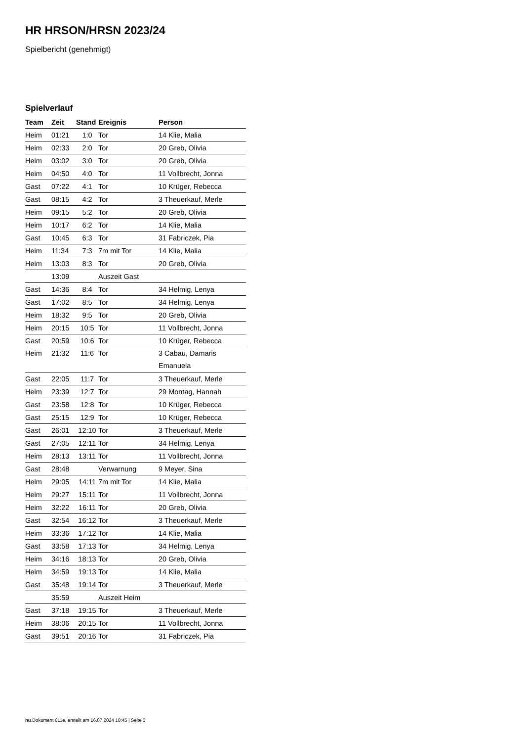HR HRSON/HRSN 2023/24
Spielbericht (genehmigt)
Spielverlauf
| Team | Zeit | Stand | Ereignis | Person |
| --- | --- | --- | --- | --- |
| Heim | 01:21 | 1:0 | Tor | 14 Klie, Malia |
| Heim | 02:33 | 2:0 | Tor | 20 Greb, Olivia |
| Heim | 03:02 | 3:0 | Tor | 20 Greb, Olivia |
| Heim | 04:50 | 4:0 | Tor | 11 Vollbrecht, Jonna |
| Gast | 07:22 | 4:1 | Tor | 10 Krüger, Rebecca |
| Gast | 08:15 | 4:2 | Tor | 3 Theuerkauf, Merle |
| Heim | 09:15 | 5:2 | Tor | 20 Greb, Olivia |
| Heim | 10:17 | 6:2 | Tor | 14 Klie, Malia |
| Gast | 10:45 | 6:3 | Tor | 31 Fabriczek, Pia |
| Heim | 11:34 | 7:3 | 7m mit Tor | 14 Klie, Malia |
| Heim | 13:03 | 8:3 | Tor | 20 Greb, Olivia |
| | 13:09 | | Auszeit Gast | |
| Gast | 14:36 | 8:4 | Tor | 34 Helmig, Lenya |
| Gast | 17:02 | 8:5 | Tor | 34 Helmig, Lenya |
| Heim | 18:32 | 9:5 | Tor | 20 Greb, Olivia |
| Heim | 20:15 | 10:5 | Tor | 11 Vollbrecht, Jonna |
| Gast | 20:59 | 10:6 | Tor | 10 Krüger, Rebecca |
| Heim | 21:32 | 11:6 | Tor | 3 Cabau, Damaris Emanuela |
| Gast | 22:05 | 11:7 | Tor | 3 Theuerkauf, Merle |
| Heim | 23:39 | 12:7 | Tor | 29 Montag, Hannah |
| Gast | 23:58 | 12:8 | Tor | 10 Krüger, Rebecca |
| Gast | 25:15 | 12:9 | Tor | 10 Krüger, Rebecca |
| Gast | 26:01 | 12:10 | Tor | 3 Theuerkauf, Merle |
| Gast | 27:05 | 12:11 | Tor | 34 Helmig, Lenya |
| Heim | 28:13 | 13:11 | Tor | 11 Vollbrecht, Jonna |
| Gast | 28:48 | | Verwarnung | 9 Meyer, Sina |
| Heim | 29:05 | 14:11 | 7m mit Tor | 14 Klie, Malia |
| Heim | 29:27 | 15:11 | Tor | 11 Vollbrecht, Jonna |
| Heim | 32:22 | 16:11 | Tor | 20 Greb, Olivia |
| Gast | 32:54 | 16:12 | Tor | 3 Theuerkauf, Merle |
| Heim | 33:36 | 17:12 | Tor | 14 Klie, Malia |
| Gast | 33:58 | 17:13 | Tor | 34 Helmig, Lenya |
| Heim | 34:16 | 18:13 | Tor | 20 Greb, Olivia |
| Heim | 34:59 | 19:13 | Tor | 14 Klie, Malia |
| Gast | 35:48 | 19:14 | Tor | 3 Theuerkauf, Merle |
| | 35:59 | | Auszeit Heim | |
| Gast | 37:18 | 19:15 | Tor | 3 Theuerkauf, Merle |
| Heim | 38:06 | 20:15 | Tor | 11 Vollbrecht, Jonna |
| Gast | 39:51 | 20:16 | Tor | 31 Fabriczek, Pia |
nu.Dokument 011e, erstellt am 16.07.2024 10:45 | Seite 3